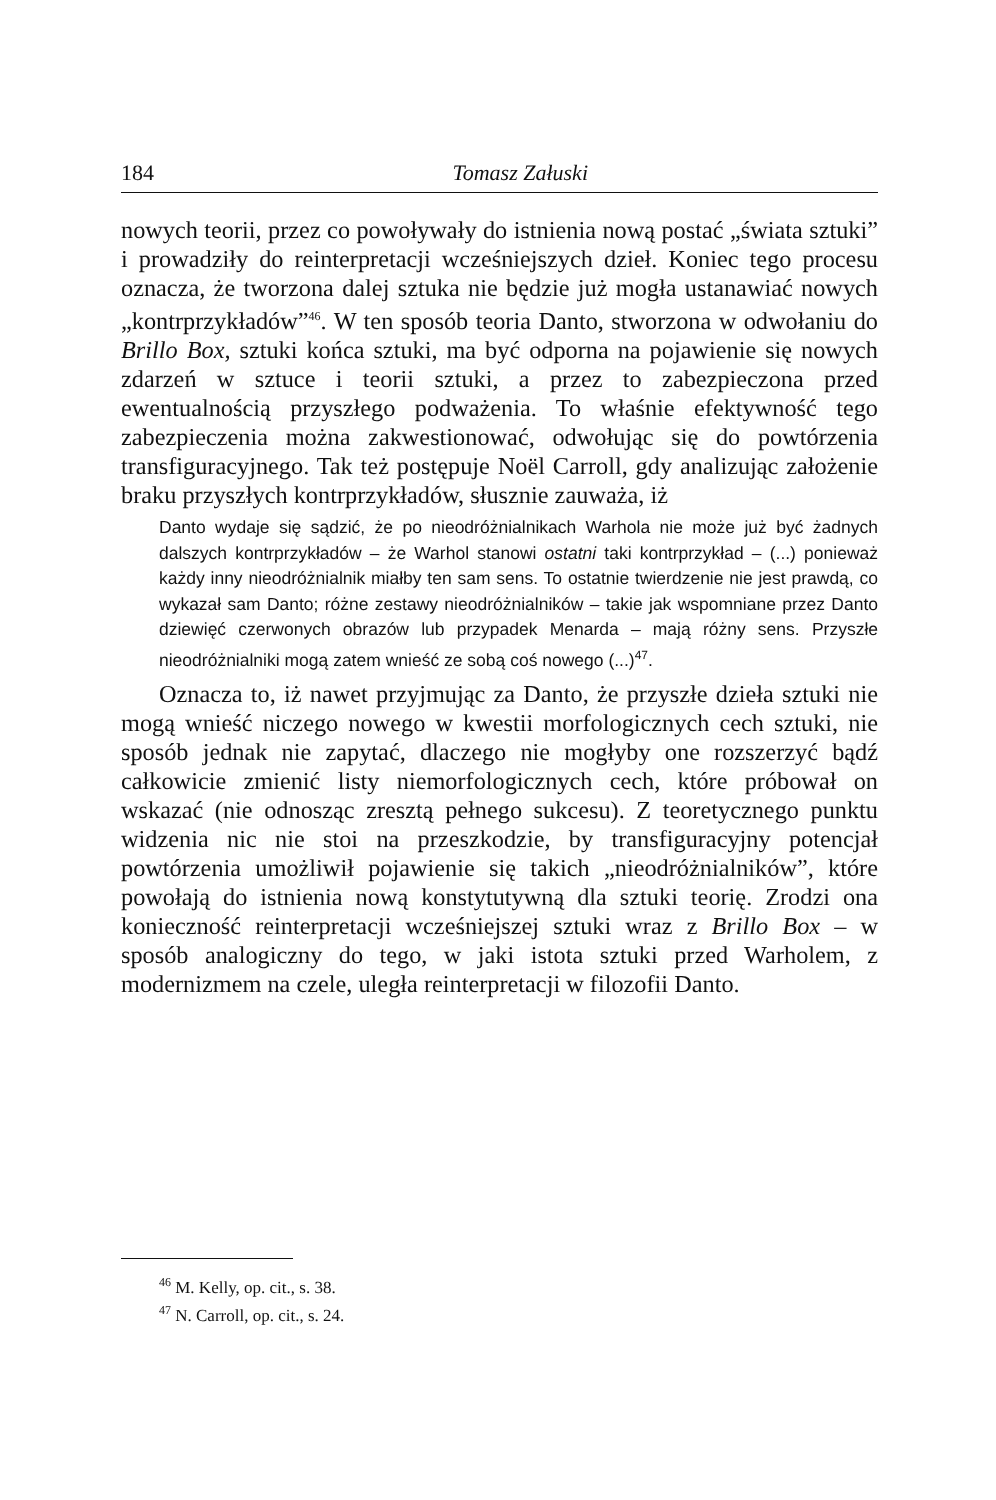184 Tomasz Załuski
nowych teorii, przez co powoływały do istnienia nową postać „świata sztuki” i prowadziły do reinterpretacji wcześniejszych dzieł. Koniec tego procesu oznacza, że tworzona dalej sztuka nie będzie już mogła ustanawiać nowych „kontrprzykładów”<sup>46</sup>. W ten sposób teoria Danto, stworzona w odwołaniu do Brillo Box, sztuki końca sztuki, ma być odporna na pojawienie się nowych zdarzeń w sztuce i teorii sztuki, a przez to zabezpieczona przed ewentualnością przyszłego podważenia. To właśnie efektywność tego zabezpieczenia można zakwestionować, odwołując się do powtórzenia transfiguracyjnego. Tak też postępuje Noël Carroll, gdy analizując założenie braku przyszłych kontrprzykładów, słusznie zauważa, iż
Danto wydaje się sądzić, że po nieodróżnialnikach Warhola nie może już być żadnych dalszych kontrprzykładów – że Warhol stanowi ostatni taki kontrprzykład – (...) ponieważ każdy inny nieodróżnialnik miałby ten sam sens. To ostatnie twierdzenie nie jest prawdą, co wykazał sam Danto; różne zestawy nieodróżnialników – takie jak wspomniane przez Danto dziewięć czerwonych obrazów lub przypadek Menarda – mają różny sens. Przyszłe nieodróżnialniki mogą zatem wnieść ze sobą coś nowego (...)<sup>47</sup>.
Oznacza to, iż nawet przyjmując za Danto, że przyszłe dzieła sztuki nie mogą wnieść niczego nowego w kwestii morfologicznych cech sztuki, nie sposób jednak nie zapytać, dlaczego nie mogłyby one rozszerzyć bądź całkowicie zmienić listy niemorfologicznych cech, które próbował on wskazać (nie odnosząc zresztą pełnego sukcesu). Z teoretycznego punktu widzenia nic nie stoi na przeszkodzie, by transfiguracyjny potencjał powtórzenia umożliwił pojawienie się takich „nieodróżnialników”, które powołają do istnienia nową konstytutywną dla sztuki teorię. Zrodzi ona konieczność reinterpretacji wcześniejszej sztuki wraz z Brillo Box – w sposób analogiczny do tego, w jaki istota sztuki przed Warholem, z modernizmem na czele, uległa reinterpretacji w filozofii Danto.
<sup>46</sup> M. Kelly, op. cit., s. 38.
<sup>47</sup> N. Carroll, op. cit., s. 24.